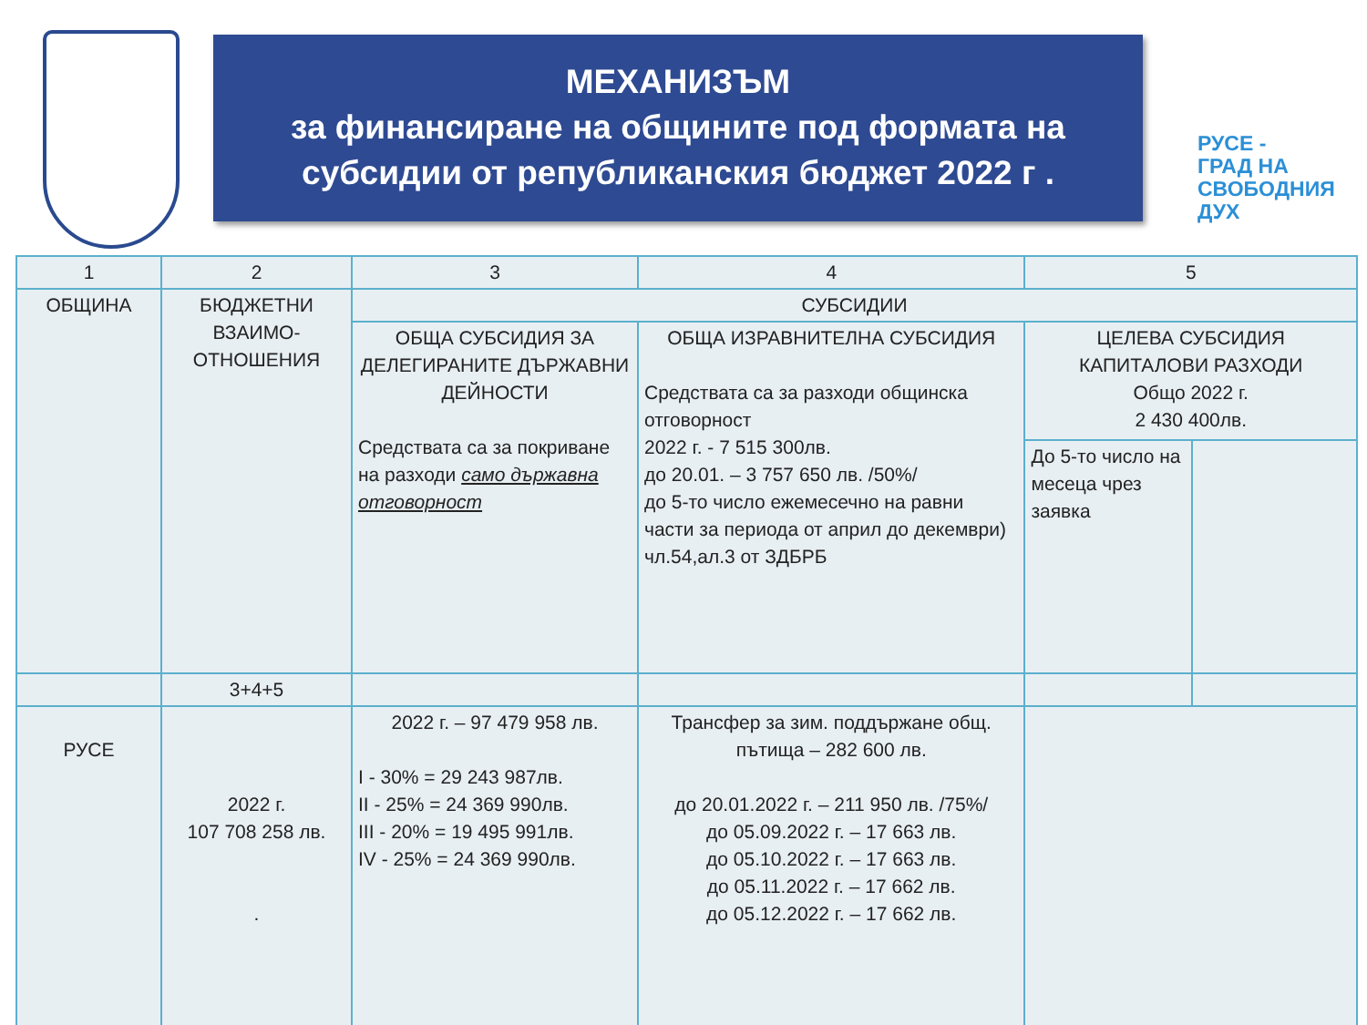МЕХАНИЗЪМ
за финансиране на общините под формата на
субсидии от републиканския бюджет 2022 г .
РУСЕ -
ГРАД НА
СВОБОДНИЯ
ДУХ
| 1 | 2 | 3 | | 4 | 5 | |
| ОБЩИНА | БЮДЖЕТНИ ВЗАИМО-ОТНОШЕНИЯ | СУБСИДИИ | | | | |
| | | ОБЩА СУБСИДИЯ ЗА ДЕЛЕГИРАНИТЕ ДЪРЖАВНИ ДЕЙНОСТИ Средствата са за покриване на разходи само държавна отговорност | ОБЩА ИЗРАВНИТЕЛНА СУБСИДИЯ Средствата са за разходи общинска отговорност 2022 г. - 7 515 300лв. до 20.01. – 3 757 650 лв. /50%/ до 5-то число ежемесечно на равни части за периода от април до декември) чл.54,ал.3 от ЗДБРБ | | ЦЕЛЕВА СУБСИДИЯ КАПИТАЛОВИ РАЗХОДИ Общо 2022 г. 2 430 400лв. | |
| | | | | | До 5-то число на месеца чрез заявка | |
| | 3+4+5 | | | | | |
| РУСЕ | 2022 г. 107 708 258 лв. . | 2022 г. – 97 479 958 лв. I - 30% = 29 243 987лв. II - 25% = 24 369 990лв. III - 20% = 19 495 991лв. IV - 25% = 24 369 990лв. | Трансфер за зим. поддържане общ. пътища – 282 600 лв. до 20.01.2022 г. – 211 950 лв. /75%/ до 05.09.2022 г. – 17 663 лв. до 05.10.2022 г. – 17 663 лв. до 05.11.2022 г. – 17 662 лв. до 05.12.2022 г. – 17 662 лв. | | | |